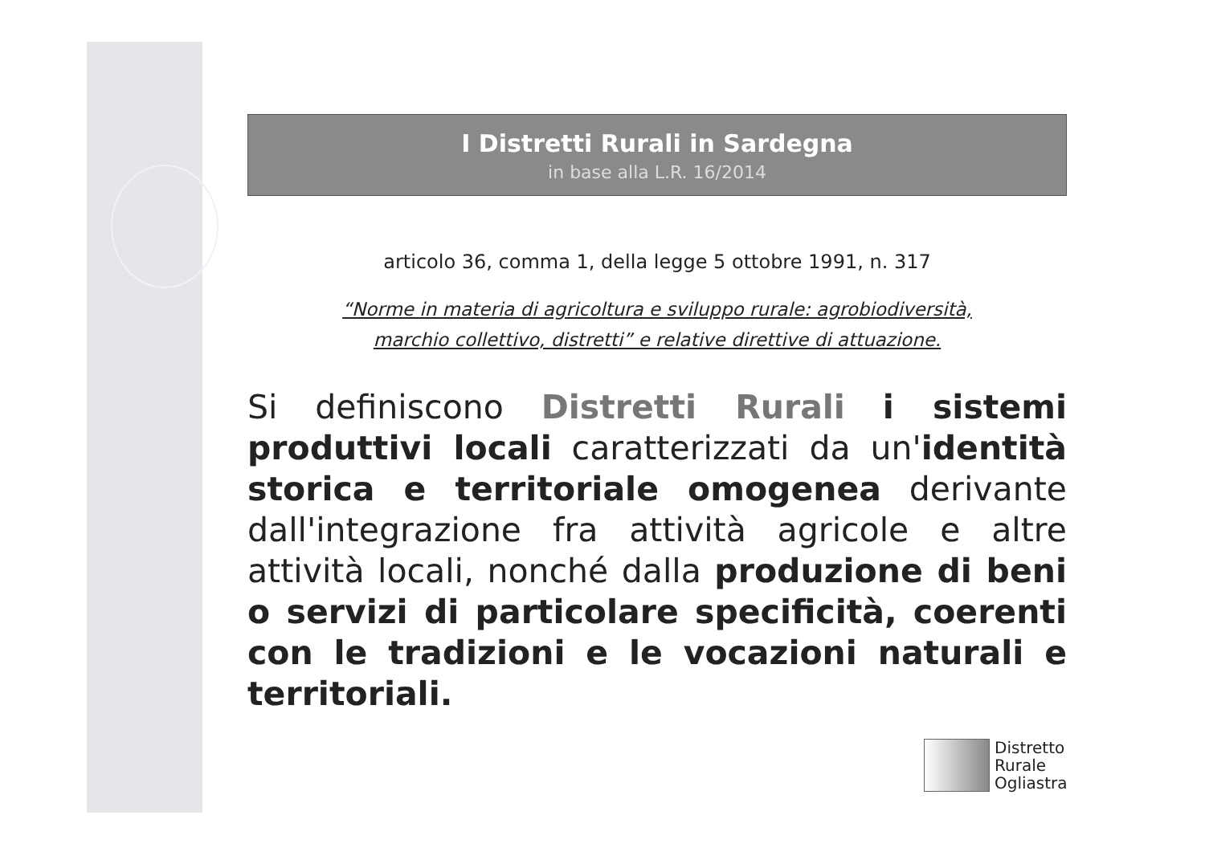I Distretti Rurali in Sardegna
in base alla L.R. 16/2014
articolo 36, comma 1, della legge 5 ottobre 1991, n. 317
“Norme in materia di agricoltura e sviluppo rurale: agrobiodiversità,
marchio collettivo, distretti” e relative direttive di attuazione.
Si definiscono Distretti Rurali i sistemi produttivi locali caratterizzati da un'identità storica e territoriale omogenea derivante dall'integrazione fra attività agricole e altre attività locali, nonché dalla produzione di beni o servizi di particolare specificità, coerenti con le tradizioni e le vocazioni naturali e territoriali.
Distretto
Rurale
Ogliastra